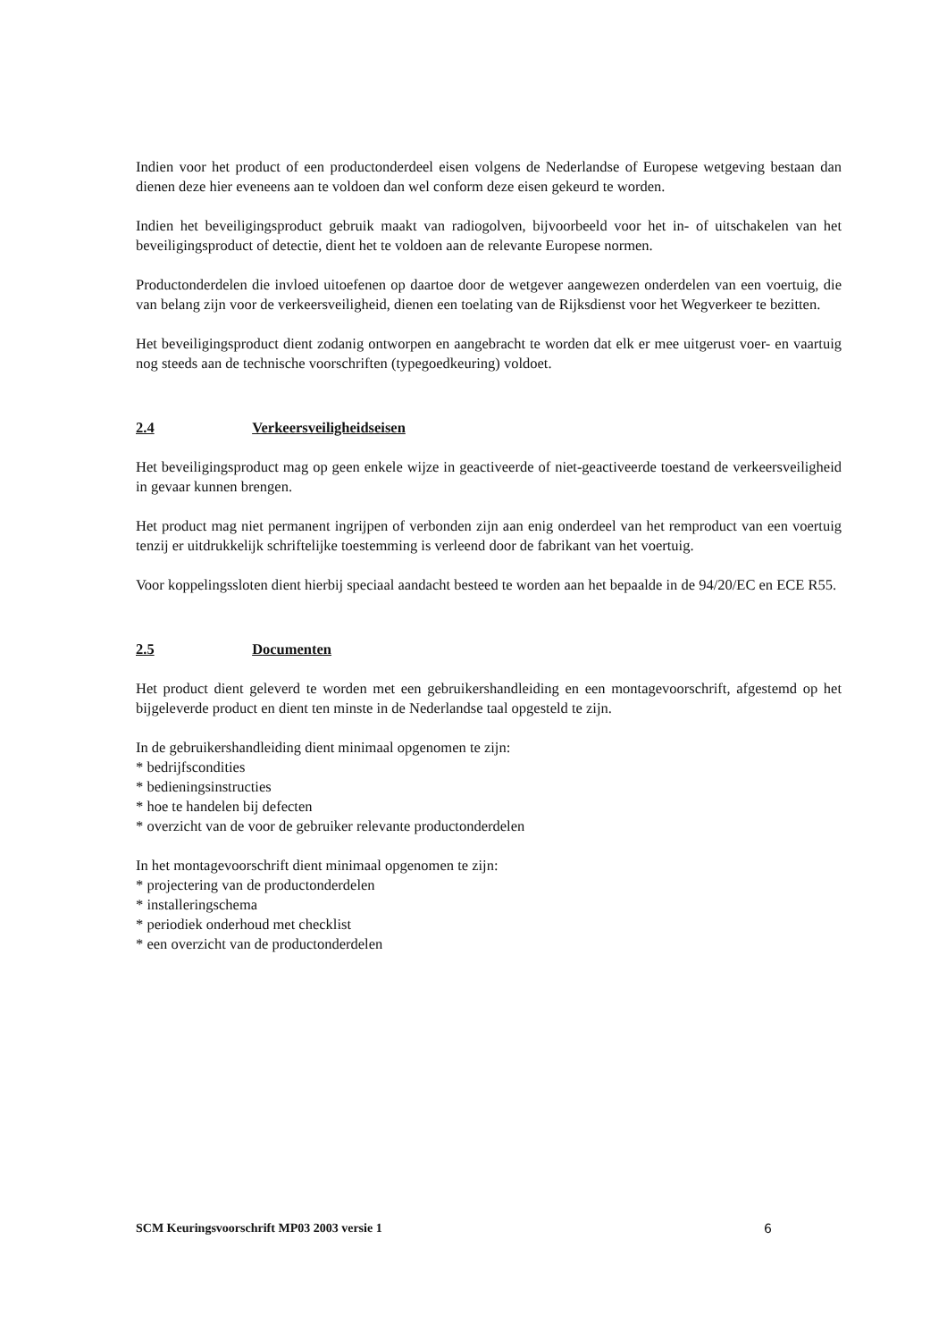Indien voor het product of een productonderdeel eisen volgens de Nederlandse of Europese wetgeving bestaan dan dienen deze hier eveneens aan te voldoen dan wel conform deze eisen gekeurd te worden.
Indien het beveiligingsproduct gebruik maakt van radiogolven, bijvoorbeeld voor het in- of uitschakelen van het beveiligingsproduct of detectie, dient het te voldoen aan de relevante Europese normen.
Productonderdelen die invloed uitoefenen op daartoe door de wetgever aangewezen onderdelen van een voertuig, die van belang zijn voor de verkeersveiligheid, dienen een toelating van de Rijksdienst voor het Wegverkeer te bezitten.
Het beveiligingsproduct dient zodanig ontworpen en aangebracht te worden dat elk er mee uitgerust voer- en vaartuig nog steeds aan de technische voorschriften (typegoedkeuring) voldoet.
2.4 Verkeersveiligheidseisen
Het beveiligingsproduct mag op geen enkele wijze in geactiveerde of niet-geactiveerde toestand de verkeersveiligheid in gevaar kunnen brengen.
Het product mag niet permanent ingrijpen of verbonden zijn aan enig onderdeel van het remproduct van een voertuig tenzij er uitdrukkelijk schriftelijke toestemming is verleend door de fabrikant van het voertuig.
Voor koppelingssloten dient hierbij speciaal aandacht besteed te worden aan het bepaalde in de 94/20/EC en ECE R55.
2.5 Documenten
Het product dient geleverd te worden met een gebruikershandleiding en een montagevoorschrift, afgestemd op het bijgeleverde product en dient ten minste in de Nederlandse taal opgesteld te zijn.
In de gebruikershandleiding dient minimaal opgenomen te zijn:
* bedrijfscondities
* bedieningsinstructies
* hoe te handelen bij defecten
* overzicht van de voor de gebruiker relevante productonderdelen
In het montagevoorschrift dient minimaal opgenomen te zijn:
* projectering van de productonderdelen
* installeringschema
* periodiek onderhoud met checklist
* een overzicht van de productonderdelen
SCM Keuringsvoorschrift MP03 2003 versie 1 6